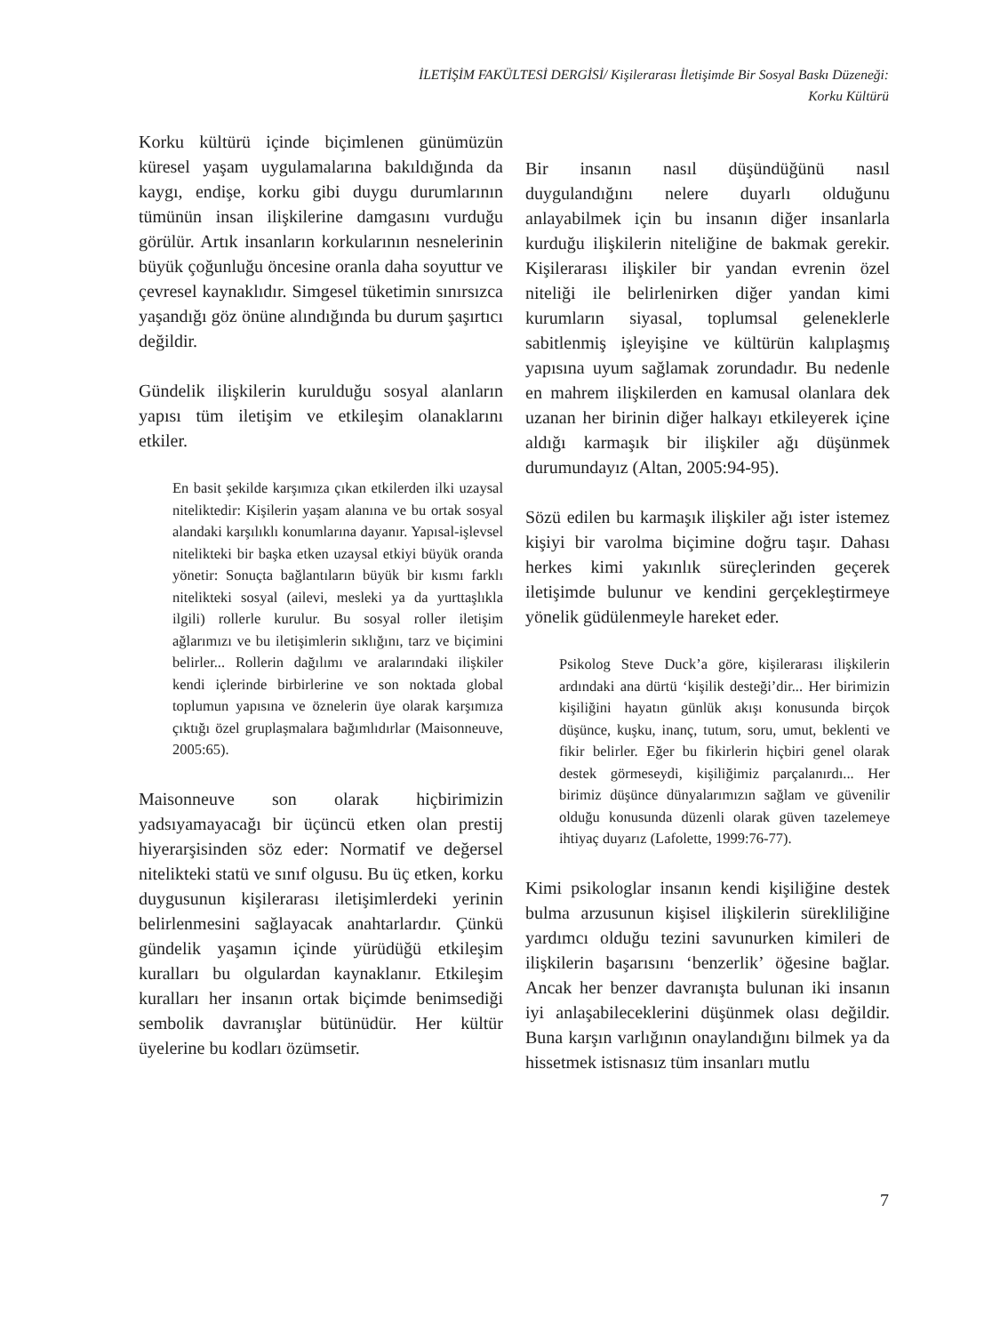İLETİŞİM FAKÜLTESİ DERGİSİ/ Kişilerarası İletişimde Bir Sosyal Baskı Düzeneği:
Korku Kültürü
Korku kültürü içinde biçimlenen günümüzün küresel yaşam uygulamalarına bakıldığında da kaygı, endişe, korku gibi duygu durumlarının tümünün insan ilişkilerine damgasını vurduğu görülür. Artık insanların korkularının nesnelerinin büyük çoğunluğu öncesine oranla daha soyuttur ve çevresel kaynaklıdır. Simgesel tüketimin sınırsızca yaşandığı göz önüne alındığında bu durum şaşırtıcı değildir.
Gündelik ilişkilerin kurulduğu sosyal alanların yapısı tüm iletişim ve etkileşim olanaklarını etkiler.
En basit şekilde karşımıza çıkan etkilerden ilki uzaysal niteliktedir: Kişilerin yaşam alanına ve bu ortak sosyal alandaki karşılıklı konumlarına dayanır. Yapısal-işlevsel nitelikteki bir başka etken uzaysal etkiyi büyük oranda yönetir: Sonuçta bağlantıların büyük bir kısmı farklı nitelikteki sosyal (ailevi, mesleki ya da yurttaşlıkla ilgili) rollerle kurulur. Bu sosyal roller iletişim ağlarımızı ve bu iletişimlerin sıklığını, tarz ve biçimini belirler... Rollerin dağılımı ve aralarındaki ilişkiler kendi içlerinde birbirlerine ve son noktada global toplumun yapısına ve öznelerin üye olarak karşımıza çıktığı özel gruplaşmalara bağımlıdırlar (Maisonneuve, 2005:65).
Maisonneuve son olarak hiçbirimizin yadsıyamayacağı bir üçüncü etken olan prestij hiyerarşisinden söz eder: Normatif ve değersel nitelikteki statü ve sınıf olgusu. Bu üç etken, korku duygusunun kişilerarası iletişimlerdeki yerinin belirlenmesini sağlayacak anahtarlardır. Çünkü gündelik yaşamın içinde yürüdüğü etkileşim kuralları bu olgulardan kaynaklanır. Etkileşim kuralları her insanın ortak biçimde benimsediği sembolik davranışlar bütünüdür. Her kültür üyelerine bu kodları özümsetir.
Bir insanın nasıl düşündüğünü nasıl duygulandığını nelere duyarlı olduğunu anlayabilmek için bu insanın diğer insanlarla kurduğu ilişkilerin niteliğine de bakmak gerekir. Kişilerarası ilişkiler bir yandan evrenin özel niteliği ile belirlenirken diğer yandan kimi kurumların siyasal, toplumsal geleneklerle sabitlenmiş işleyişine ve kültürün kalıplaşmış yapısına uyum sağlamak zorundadır. Bu nedenle en mahrem ilişkilerden en kamusal olanlara dek uzanan her birinin diğer halkayı etkileyerek içine aldığı karmaşık bir ilişkiler ağı düşünmek durumundayız (Altan, 2005:94-95).
Sözü edilen bu karmaşık ilişkiler ağı ister istemez kişiyi bir varolma biçimine doğru taşır. Dahası herkes kimi yakınlık süreçlerinden geçerek iletişimde bulunur ve kendini gerçekleştirmeye yönelik güdülenmeyle hareket eder.
Psikolog Steve Duck’a göre, kişilerarası ilişkilerin ardındaki ana dürtü ‘kişilik desteği’dir... Her birimizin kişiliğini hayatın günlük akışı konusunda birçok düşünce, kuşku, inanç, tutum, soru, umut, beklenti ve fikir belirler. Eğer bu fikirlerin hiçbiri genel olarak destek görmeseydi, kişiliğimiz parçalanırdı... Her birimiz düşünce dünyalarımızın sağlam ve güvenilir olduğu konusunda düzenli olarak güven tazelemeye ihtiyaç duyarız (Lafolette, 1999:76-77).
Kimi psikologlar insanın kendi kişiliğine destek bulma arzusunun kişisel ilişkilerin sürekliliğine yardımcı olduğu tezini savunurken kimileri de ilişkilerin başarısını ‘benzerlik’ öğesine bağlar. Ancak her benzer davranışta bulunan iki insanın iyi anlaşabileceklerini düşünmek olası değildir. Buna karşın varlığının onaylandığını bilmek ya da hissetmek istisnasız tüm insanları mutlu
7